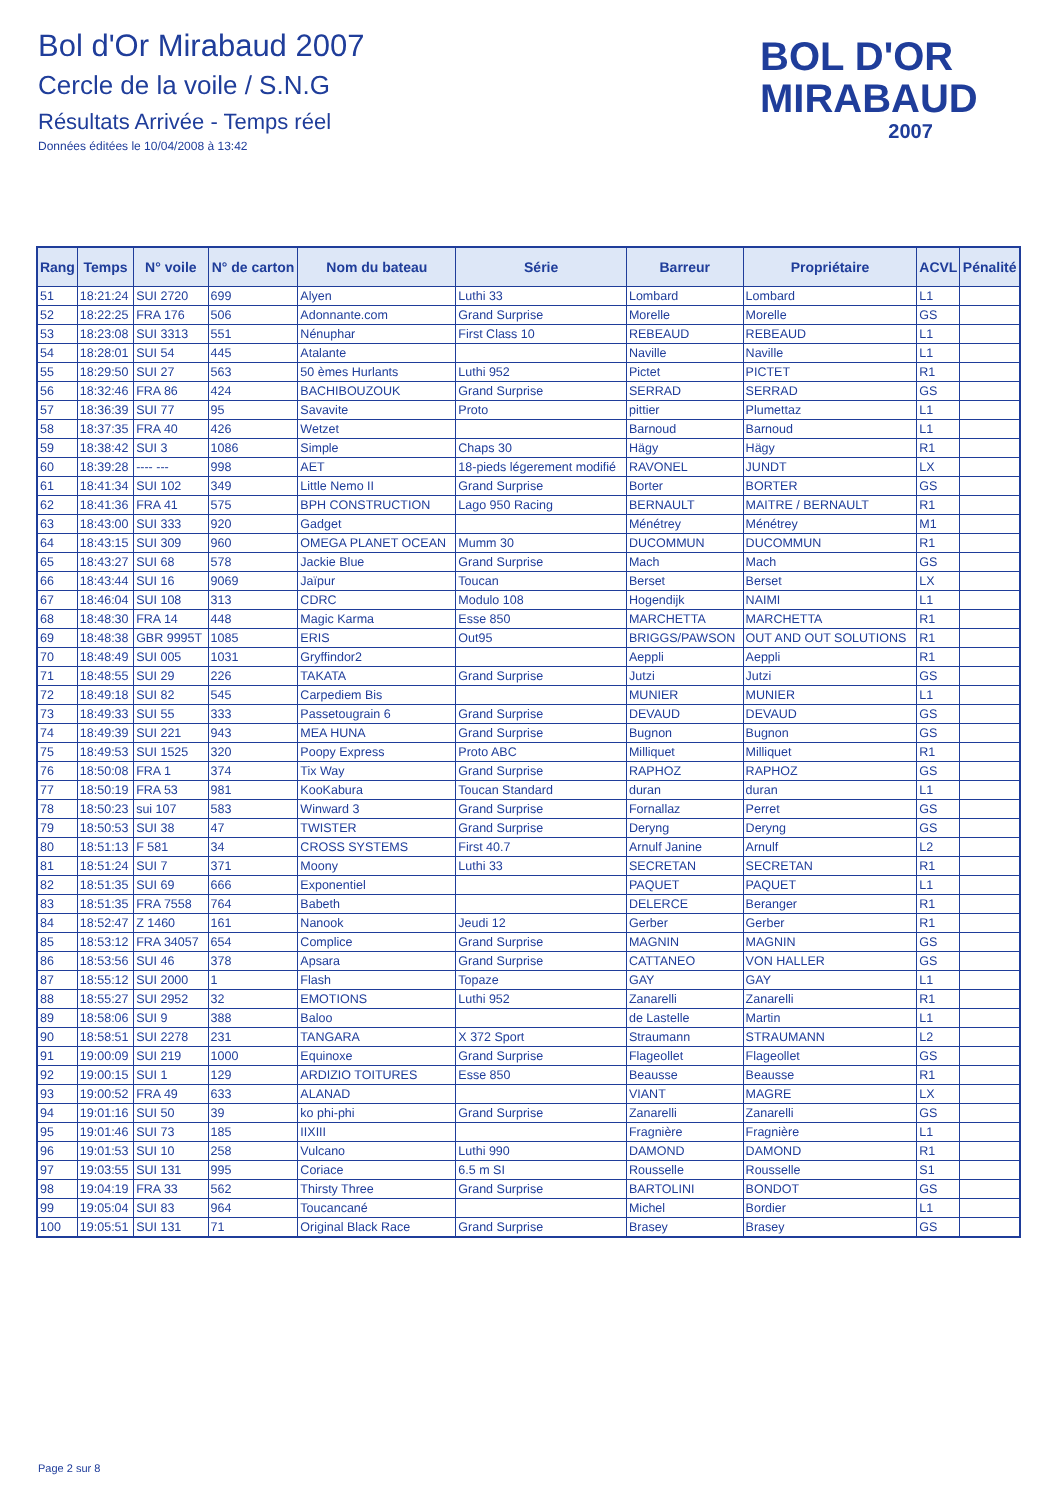Bol d'Or Mirabaud 2007
Cercle de la voile / S.N.G
Résultats Arrivée - Temps réel
Données éditées le 10/04/2008 à 13:42
BOL D'OR
MIRABAUD
2007
| Rang | Temps | N° voile | N° de carton | Nom du bateau | Série | Barreur | Propriétaire | ACVL | Pénalité |
| --- | --- | --- | --- | --- | --- | --- | --- | --- | --- |
| 51 | 18:21:24 | SUI 2720 | 699 | Alyen | Luthi 33 | Lombard | Lombard | L1 | |
| 52 | 18:22:25 | FRA 176 | 506 | Adonnante.com | Grand Surprise | Morelle | Morelle | GS | |
| 53 | 18:23:08 | SUI 3313 | 551 | Nénuphar | First Class 10 | REBEAUD | REBEAUD | L1 | |
| 54 | 18:28:01 | SUI 54 | 445 | Atalante | | Naville | Naville | L1 | |
| 55 | 18:29:50 | SUI 27 | 563 | 50 èmes Hurlants | Luthi 952 | Pictet | PICTET | R1 | |
| 56 | 18:32:46 | FRA 86 | 424 | BACHIBOUZOUK | Grand Surprise | SERRAD | SERRAD | GS | |
| 57 | 18:36:39 | SUI 77 | 95 | Savavite | Proto | pittier | Plumettaz | L1 | |
| 58 | 18:37:35 | FRA 40 | 426 | Wetzet | | Barnoud | Barnoud | L1 | |
| 59 | 18:38:42 | SUI 3 | 1086 | Simple | Chaps 30 | Hägy | Hägy | R1 | |
| 60 | 18:39:28 | ---- --- | 998 | AET | 18-pieds légerement modifié | RAVONEL | JUNDT | LX | |
| 61 | 18:41:34 | SUI 102 | 349 | Little Nemo II | Grand Surprise | Borter | BORTER | GS | |
| 62 | 18:41:36 | FRA 41 | 575 | BPH CONSTRUCTION | Lago 950 Racing | BERNAULT | MAITRE / BERNAULT | R1 | |
| 63 | 18:43:00 | SUI 333 | 920 | Gadget | | Ménétrey | Ménétrey | M1 | |
| 64 | 18:43:15 | SUI 309 | 960 | OMEGA PLANET OCEAN | Mumm 30 | DUCOMMUN | DUCOMMUN | R1 | |
| 65 | 18:43:27 | SUI 68 | 578 | Jackie Blue | Grand Surprise | Mach | Mach | GS | |
| 66 | 18:43:44 | SUI 16 | 9069 | Jaïpur | Toucan | Berset | Berset | LX | |
| 67 | 18:46:04 | SUI 108 | 313 | CDRC | Modulo 108 | Hogendijk | NAIMI | L1 | |
| 68 | 18:48:30 | FRA 14 | 448 | Magic Karma | Esse 850 | MARCHETTA | MARCHETTA | R1 | |
| 69 | 18:48:38 | GBR 9995T | 1085 | ERIS | Out95 | BRIGGS/PAWSON | OUT AND OUT SOLUTIONS | R1 | |
| 70 | 18:48:49 | SUI 005 | 1031 | Gryffindor2 | | Aeppli | Aeppli | R1 | |
| 71 | 18:48:55 | SUI 29 | 226 | TAKATA | Grand Surprise | Jutzi | Jutzi | GS | |
| 72 | 18:49:18 | SUI 82 | 545 | Carpediem Bis | | MUNIER | MUNIER | L1 | |
| 73 | 18:49:33 | SUI 55 | 333 | Passetougrain 6 | Grand Surprise | DEVAUD | DEVAUD | GS | |
| 74 | 18:49:39 | SUI 221 | 943 | MEA HUNA | Grand Surprise | Bugnon | Bugnon | GS | |
| 75 | 18:49:53 | SUI 1525 | 320 | Poopy Express | Proto ABC | Milliquet | Milliquet | R1 | |
| 76 | 18:50:08 | FRA 1 | 374 | Tix Way | Grand Surprise | RAPHOZ | RAPHOZ | GS | |
| 77 | 18:50:19 | FRA 53 | 981 | KooKabura | Toucan Standard | duran | duran | L1 | |
| 78 | 18:50:23 | sui 107 | 583 | Winward 3 | Grand Surprise | Fornallaz | Perret | GS | |
| 79 | 18:50:53 | SUI 38 | 47 | TWISTER | Grand Surprise | Deryng | Deryng | GS | |
| 80 | 18:51:13 | F 581 | 34 | CROSS SYSTEMS | First 40.7 | Arnulf Janine | Arnulf | L2 | |
| 81 | 18:51:24 | SUI 7 | 371 | Moony | Luthi 33 | SECRETAN | SECRETAN | R1 | |
| 82 | 18:51:35 | SUI 69 | 666 | Exponentiel | | PAQUET | PAQUET | L1 | |
| 83 | 18:51:35 | FRA 7558 | 764 | Babeth | | DELERCE | Beranger | R1 | |
| 84 | 18:52:47 | Z 1460 | 161 | Nanook | Jeudi 12 | Gerber | Gerber | R1 | |
| 85 | 18:53:12 | FRA 34057 | 654 | Complice | Grand Surprise | MAGNIN | MAGNIN | GS | |
| 86 | 18:53:56 | SUI 46 | 378 | Apsara | Grand Surprise | CATTANEO | VON HALLER | GS | |
| 87 | 18:55:12 | SUI 2000 | 1 | Flash | Topaze | GAY | GAY | L1 | |
| 88 | 18:55:27 | SUI 2952 | 32 | EMOTIONS | Luthi 952 | Zanarelli | Zanarelli | R1 | |
| 89 | 18:58:06 | SUI 9 | 388 | Baloo | | de Lastelle | Martin | L1 | |
| 90 | 18:58:51 | SUI 2278 | 231 | TANGARA | X 372 Sport | Straumann | STRAUMANN | L2 | |
| 91 | 19:00:09 | SUI 219 | 1000 | Equinoxe | Grand Surprise | Flageollet | Flageollet | GS | |
| 92 | 19:00:15 | SUI 1 | 129 | ARDIZIO TOITURES | Esse 850 | Beausse | Beausse | R1 | |
| 93 | 19:00:52 | FRA 49 | 633 | ALANAD | | VIANT | MAGRE | LX | |
| 94 | 19:01:16 | SUI 50 | 39 | ko phi-phi | Grand Surprise | Zanarelli | Zanarelli | GS | |
| 95 | 19:01:46 | SUI 73 | 185 | IIXIII | | Fragnière | Fragnière | L1 | |
| 96 | 19:01:53 | SUI 10 | 258 | Vulcano | Luthi 990 | DAMOND | DAMOND | R1 | |
| 97 | 19:03:55 | SUI 131 | 995 | Coriace | 6.5 m SI | Rousselle | Rousselle | S1 | |
| 98 | 19:04:19 | FRA 33 | 562 | Thirsty Three | Grand Surprise | BARTOLINI | BONDOT | GS | |
| 99 | 19:05:04 | SUI 83 | 964 | Toucancané | | Michel | Bordier | L1 | |
| 100 | 19:05:51 | SUI 131 | 71 | Original Black Race | Grand Surprise | Brasey | Brasey | GS | |
Page 2 sur 8